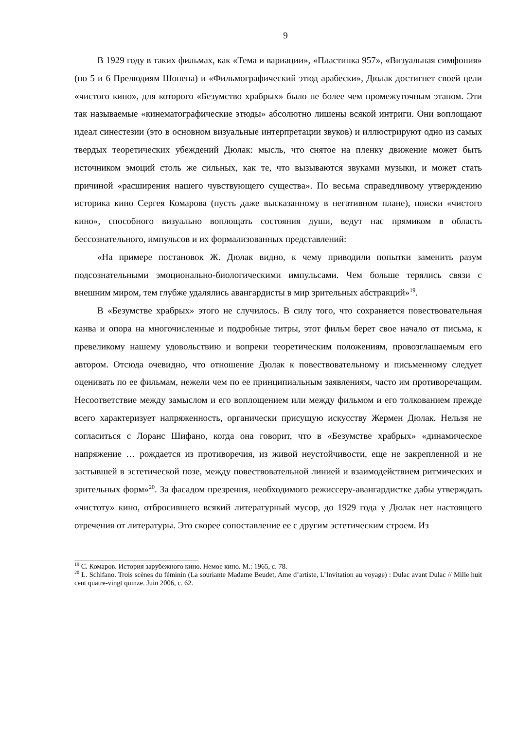9
В 1929 году в таких фильмах, как «Тема и вариации», «Пластинка 957», «Визуальная симфония» (по 5 и 6 Прелюдиям Шопена) и «Фильмографический этюд арабески», Дюлак достигнет своей цели «чистого кино», для которого «Безумство храбрых» было не более чем промежуточным этапом. Эти так называемые «кинематографические этюды» абсолютно лишены всякой интриги. Они воплощают идеал синестезии (это в основном визуальные интерпретации звуков) и иллюстрируют одно из самых твердых теоретических убеждений Дюлак: мысль, что снятое на пленку движение может быть источником эмоций столь же сильных, как те, что вызываются звуками музыки, и может стать причиной «расширения нашего чувствующего существа». По весьма справедливому утверждению историка кино Сергея Комарова (пусть даже высказанному в негативном плане), поиски «чистого кино», способного визуально воплощать состояния души, ведут нас прямиком в область бессознательного, импульсов и их формализованных представлений:
«На примере постановок Ж. Дюлак видно, к чему приводили попытки заменить разум подсознательными эмоционально-биологическими импульсами. Чем больше терялись связи с внешним миром, тем глубже удалялись авангардисты в мир зрительных абстракций»<sup>19</sup>.
В «Безумстве храбрых» этого не случилось. В силу того, что сохраняется повествовательная канва и опора на многочисленные и подробные титры, этот фильм берет свое начало от письма, к превеликому нашему удовольствию и вопреки теоретическим положениям, провозглашаемым его автором. Отсюда очевидно, что отношение Дюлак к повествовательному и письменному следует оценивать по ее фильмам, нежели чем по ее принципиальным заявлениям, часто им противоречащим. Несоответствие между замыслом и его воплощением или между фильмом и его толкованием прежде всего характеризует напряженность, органически присущую искусству Жермен Дюлак. Нельзя не согласиться с Лоранс Шифано, когда она говорит, что в «Безумстве храбрых» «динамическое напряжение … рождается из противоречия, из живой неустойчивости, еще не закрепленной и не застывшей в эстетической позе, между повествовательной линией и взаимодействием ритмических и зрительных форм»<sup>20</sup>. За фасадом презрения, необходимого режиссеру-авангардистке дабы утверждать «чистоту» кино, отбросившего всякий литературный мусор, до 1929 года у Дюлак нет настоящего отречения от литературы. Это скорее сопоставление ее с другим эстетическим строем. Из
<sup>19</sup> С. Комаров. История зарубежного кино. Немое кино. М.: 1965, с. 78.
<sup>20</sup> L. Schifano. Trois scènes du féminin (La souriante Madame Beudet, Ame d’artiste, L’Invitation au voyage) : Dulac avant Dulac // Mille huit cent quatre-vingt quinze. Juin 2006, c. 62.